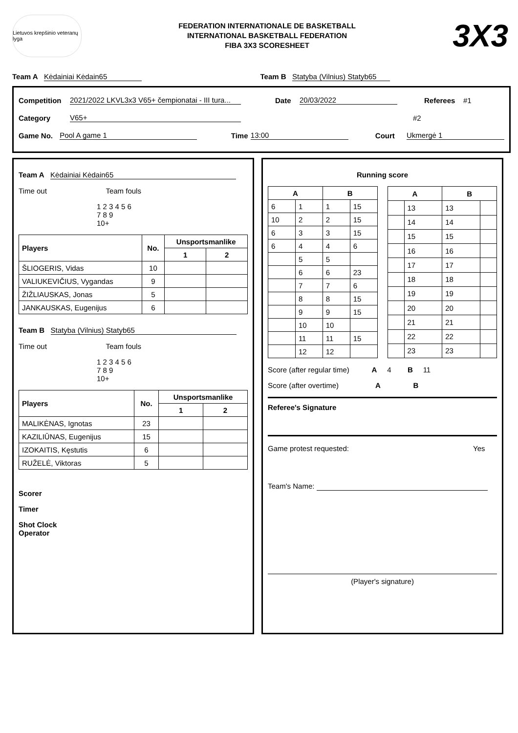Lietuvos krepšinio veteranų lyga
FEDERATION INTERNATIONALE DE BASKETBALL
INTERNATIONAL BASKETBALL FEDERATION
FIBA 3X3 SCORESHEET
3X3
Team A Kėdainiai Kėdain65 Team B Statyba (Vilnius) Statyb65
Competition 2021/2022 LKVL3x3 V65+ čempionatai - III tura... Date 20/03/2022 Referees #1
Category V65+ #2
Game No. Pool A game 1 Time 13:00 Court Ukmergė 1
Team A Kėdainiai Kėdain65
Time out Team fouls
1 2 3 4 5 6
7 8 9
10+
| Players | No. | Unsportsmanlike | |
| --- | --- | --- | --- |
| | | 1 | 2 |
| ŠLIOGERIS, Vidas | 10 | | |
| VALIUKEVIČIUS, Vygandas | 9 | | |
| ŽIŽLIAUSKAS, Jonas | 5 | | |
| JANKAUSKAS, Eugenijus | 6 | | |
Team B Statyba (Vilnius) Statyb65
Time out Team fouls
1 2 3 4 5 6
7 8 9
10+
| Players | No. | Unsportsmanlike | |
| --- | --- | --- | --- |
| | | 1 | 2 |
| MALIKĖNAS, Ignotas | 23 | | |
| KAZILIŪNAS, Eugenijus | 15 | | |
| IZOKAITIS, Kęstutis | 6 | | |
| RUŽELĖ, Viktoras | 5 | | |
Scorer
Timer
Shot Clock
Operator
Running score
| A | | B | |
| --- | --- | --- | --- |
| 6 | 1 | 1 | 15 |
| 10 | 2 | 2 | 15 |
| 6 | 3 | 3 | 15 |
| 6 | 4 | 4 | 6 |
| | 5 | 5 | |
| | 6 | 6 | 23 |
| | 7 | 7 | 6 |
| | 8 | 8 | 15 |
| | 9 | 9 | 15 |
| | 10 | 10 | |
| | 11 | 11 | 15 |
| | 12 | 12 | |
| A | | B | |
| --- | --- | --- | --- |
| | 13 | 13 | |
| | 14 | 14 | |
| | 15 | 15 | |
| | 16 | 16 | |
| | 17 | 17 | |
| | 18 | 18 | |
| | 19 | 19 | |
| | 20 | 20 | |
| | 21 | 21 | |
| | 22 | 22 | |
| | 23 | 23 | |
Score (after regular time) A 4 B 11
Score (after overtime) A B
Referee's Signature
Game protest requested: Yes
Team's Name:
(Player's signature)